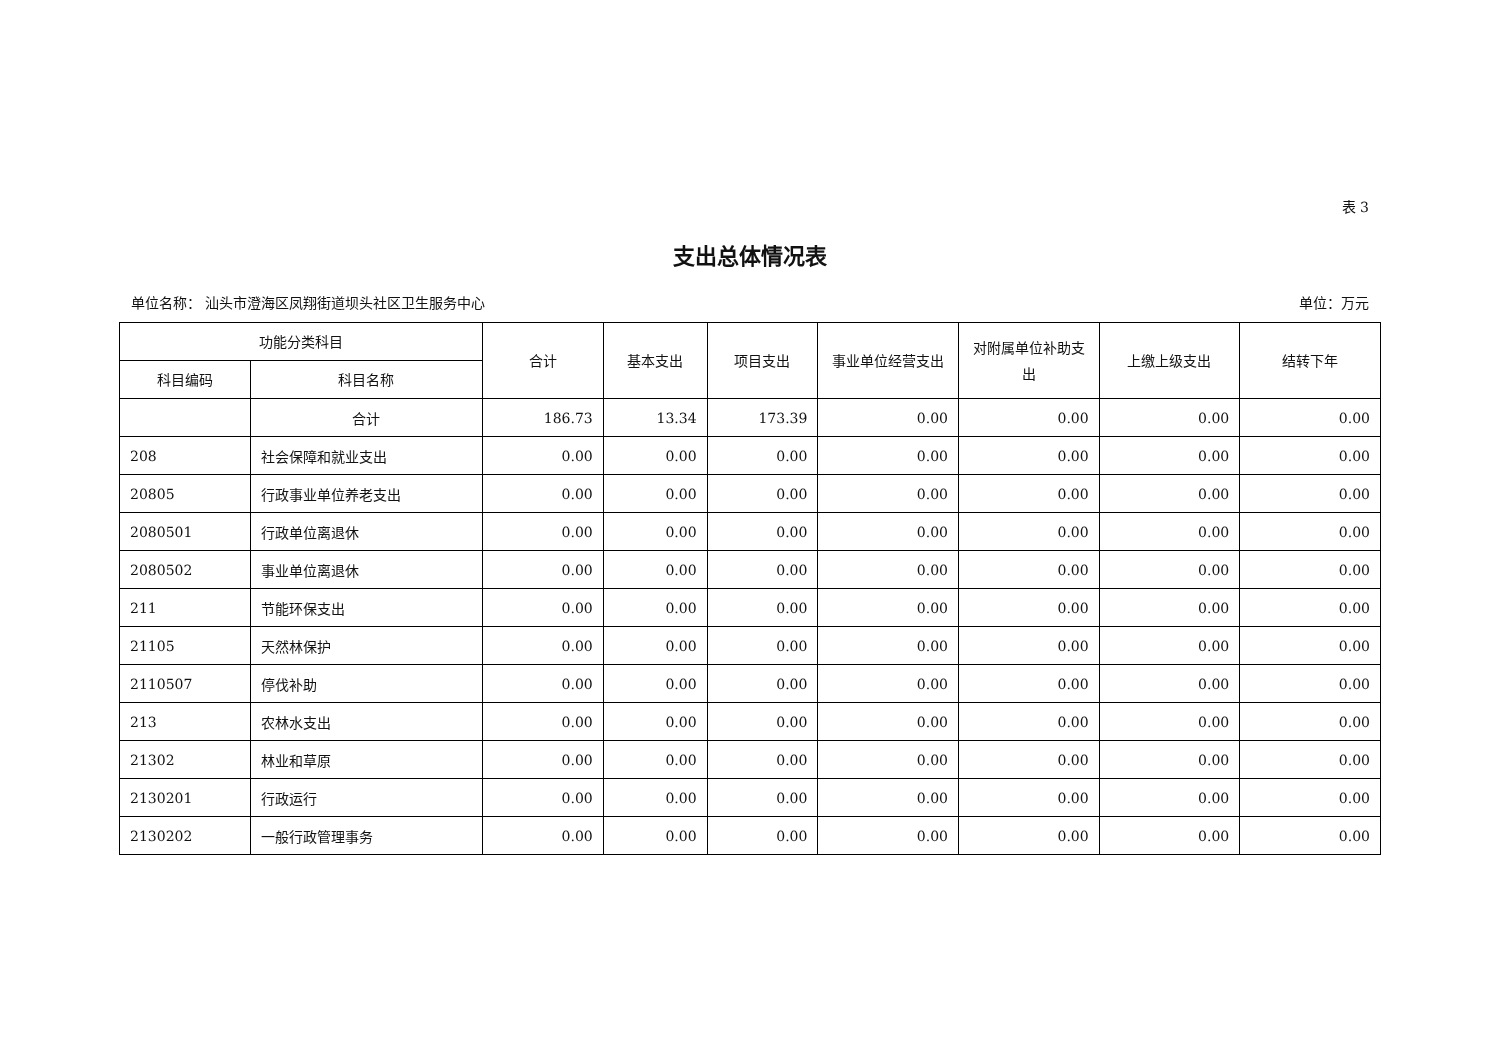表 3
支出总体情况表
单位名称： 汕头市澄海区凤翔街道坝头社区卫生服务中心 单位：万元
| 功能分类科目 | | 合计 | 基本支出 | 项目支出 | 事业单位经营支出 | 对附属单位补助支出 | 上缴上级支出 | 结转下年 |
| --- | --- | --- | --- | --- | --- | --- | --- | --- |
| 科目编码 | 科目名称 | | | | | | | |
| | 合计 | 186.73 | 13.34 | 173.39 | 0.00 | 0.00 | 0.00 | 0.00 |
| 208 | 社会保障和就业支出 | 0.00 | 0.00 | 0.00 | 0.00 | 0.00 | 0.00 | 0.00 |
| 20805 | 行政事业单位养老支出 | 0.00 | 0.00 | 0.00 | 0.00 | 0.00 | 0.00 | 0.00 |
| 2080501 | 行政单位离退休 | 0.00 | 0.00 | 0.00 | 0.00 | 0.00 | 0.00 | 0.00 |
| 2080502 | 事业单位离退休 | 0.00 | 0.00 | 0.00 | 0.00 | 0.00 | 0.00 | 0.00 |
| 211 | 节能环保支出 | 0.00 | 0.00 | 0.00 | 0.00 | 0.00 | 0.00 | 0.00 |
| 21105 | 天然林保护 | 0.00 | 0.00 | 0.00 | 0.00 | 0.00 | 0.00 | 0.00 |
| 2110507 | 停伐补助 | 0.00 | 0.00 | 0.00 | 0.00 | 0.00 | 0.00 | 0.00 |
| 213 | 农林水支出 | 0.00 | 0.00 | 0.00 | 0.00 | 0.00 | 0.00 | 0.00 |
| 21302 | 林业和草原 | 0.00 | 0.00 | 0.00 | 0.00 | 0.00 | 0.00 | 0.00 |
| 2130201 | 行政运行 | 0.00 | 0.00 | 0.00 | 0.00 | 0.00 | 0.00 | 0.00 |
| 2130202 | 一般行政管理事务 | 0.00 | 0.00 | 0.00 | 0.00 | 0.00 | 0.00 | 0.00 |